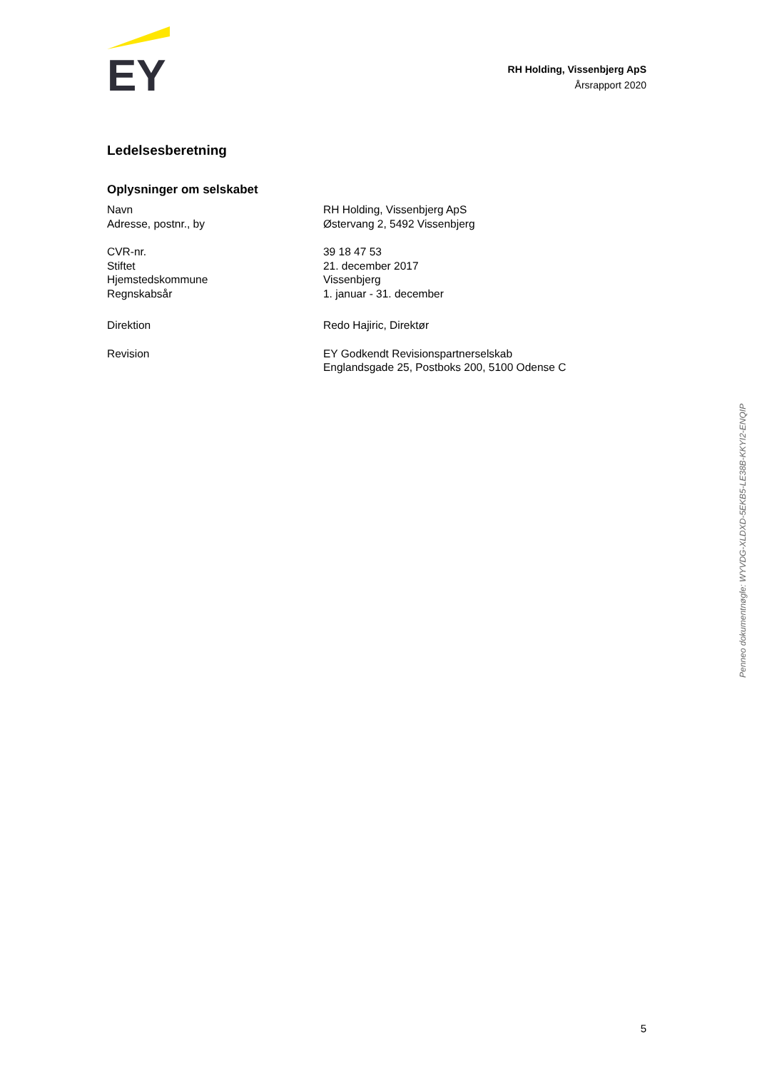EY
RH Holding, Vissenbjerg ApS
Årsrapport 2020
Ledelsesberetning
Oplysninger om selskabet
Navn RH Holding, Vissenbjerg ApS
Adresse, postnr., by Østervang 2, 5492 Vissenbjerg
CVR-nr. 39 18 47 53
Stiftet 21. december 2017
Hjemstedskommune Vissenbjerg
Regnskabsår 1. januar - 31. december
Direktion Redo Hajiric, Direktør
Revision EY Godkendt Revisionspartnerselskab
Englandsgade 25, Postboks 200, 5100 Odense C
Penneo dokumentnøgle: WYVDG-XLDXD-5EKB5-LE38B-KKYI2-ENQIP
5